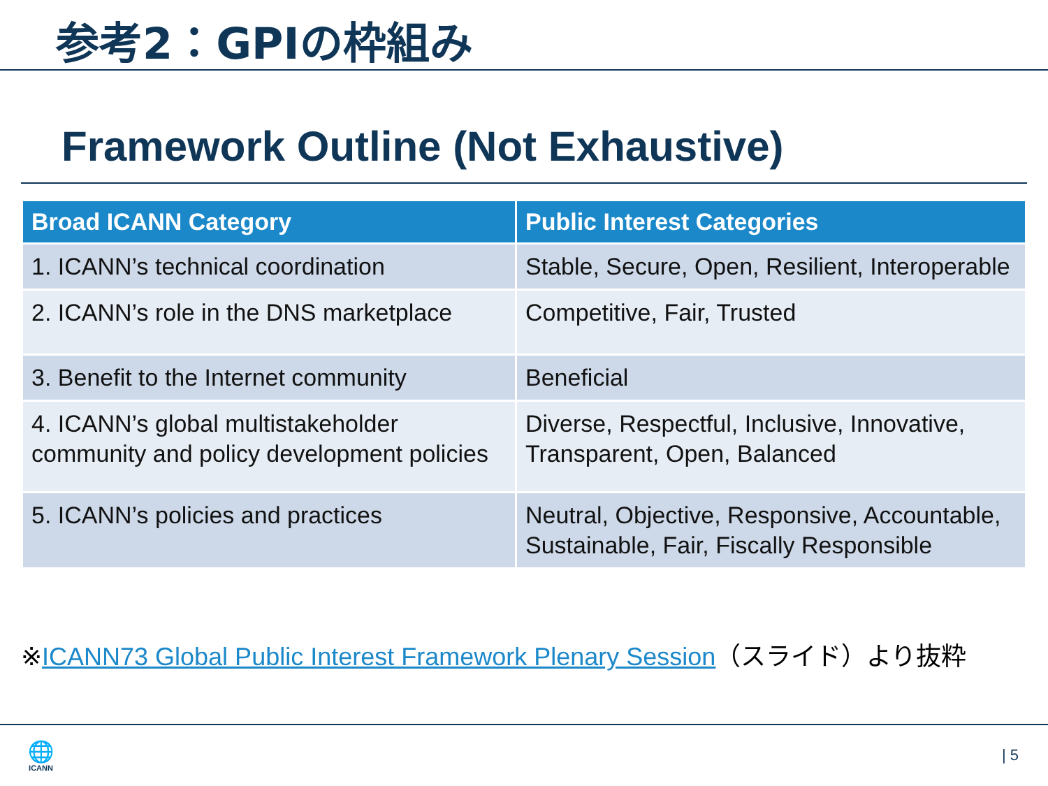参考2：GPIの枠組み
Framework Outline (Not Exhaustive)
| Broad ICANN Category | Public Interest Categories |
| --- | --- |
| 1. ICANN’s technical coordination | Stable, Secure, Open, Resilient, Interoperable |
| 2. ICANN’s role in the DNS marketplace | Competitive, Fair, Trusted |
| 3. Benefit to the Internet community | Beneficial |
| 4. ICANN’s global multistakeholder community and policy development policies | Diverse, Respectful, Inclusive, Innovative, Transparent, Open, Balanced |
| 5. ICANN’s policies and practices | Neutral, Objective, Responsive, Accountable, Sustainable, Fair, Fiscally Responsible |
※ICANN73 Global Public Interest Framework Plenary Session（スライド）より抜粋
🌐
ICANN
| 5